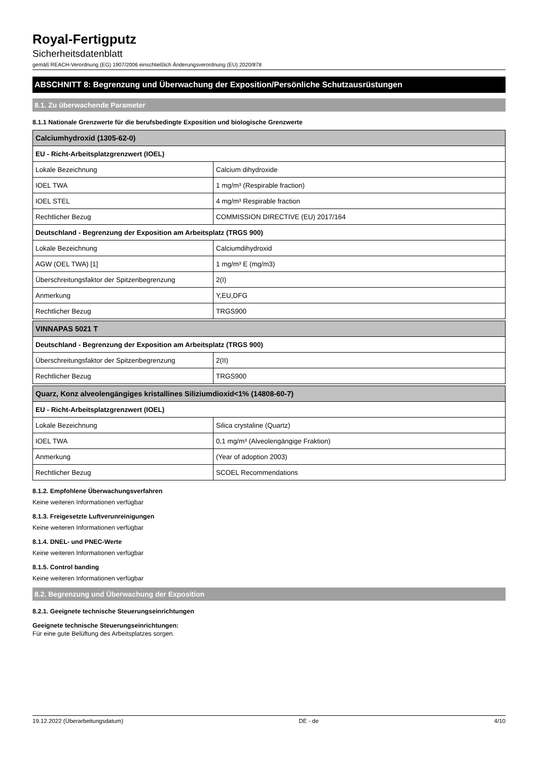Royal-Fertigputz
Sicherheitsdatenblatt
gemäß REACH-Verordnung (EG) 1907/2006 einschließlich Änderungsverordnung (EU) 2020/878
ABSCHNITT 8: Begrenzung und Überwachung der Exposition/Persönliche Schutzausrüstungen
8.1. Zu überwachende Parameter
8.1.1 Nationale Grenzwerte für die berufsbedingte Exposition und biologische Grenzwerte
| Calciumhydroxid (1305-62-0) | |
| --- | --- |
| EU - Richt-Arbeitsplatzgrenzwert (IOEL) | |
| Lokale Bezeichnung | Calcium dihydroxide |
| IOEL TWA | 1 mg/m³ (Respirable fraction) |
| IOEL STEL | 4 mg/m³ Respirable fraction |
| Rechtlicher Bezug | COMMISSION DIRECTIVE (EU) 2017/164 |
| Deutschland - Begrenzung der Exposition am Arbeitsplatz (TRGS 900) | |
| Lokale Bezeichnung | Calciumdihydroxid |
| AGW (OEL TWA) [1] | 1 mg/m³ E (mg/m3) |
| Überschreitungsfaktor der Spitzenbegrenzung | 2(I) |
| Anmerkung | Y,EU,DFG |
| Rechtlicher Bezug | TRGS900 |
| VINNAPAS 5021 T | |
| --- | --- |
| Deutschland - Begrenzung der Exposition am Arbeitsplatz (TRGS 900) | |
| Überschreitungsfaktor der Spitzenbegrenzung | 2(II) |
| Rechtlicher Bezug | TRGS900 |
| Quarz, Konz alveolengängiges kristallines Siliziumdioxid<1% (14808-60-7) | |
| --- | --- |
| EU - Richt-Arbeitsplatzgrenzwert (IOEL) | |
| Lokale Bezeichnung | Silica crystaline (Quartz) |
| IOEL TWA | 0,1 mg/m³ (Alveolengängige Fraktion) |
| Anmerkung | (Year of adoption 2003) |
| Rechtlicher Bezug | SCOEL Recommendations |
8.1.2. Empfohlene Überwachungsverfahren
Keine weiteren Informationen verfügbar
8.1.3. Freigesetzte Luftverunreinigungen
Keine weiteren Informationen verfügbar
8.1.4. DNEL- und PNEC-Werte
Keine weiteren Informationen verfügbar
8.1.5. Control banding
Keine weiteren Informationen verfügbar
8.2. Begrenzung und Überwachung der Exposition
8.2.1. Geeignete technische Steuerungseinrichtungen
Geeignete technische Steuerungseinrichtungen:
Für eine gute Belüftung des Arbeitsplatzes sorgen.
19.12.2022 (Überarbeitungsdatum) DE - de 4/10